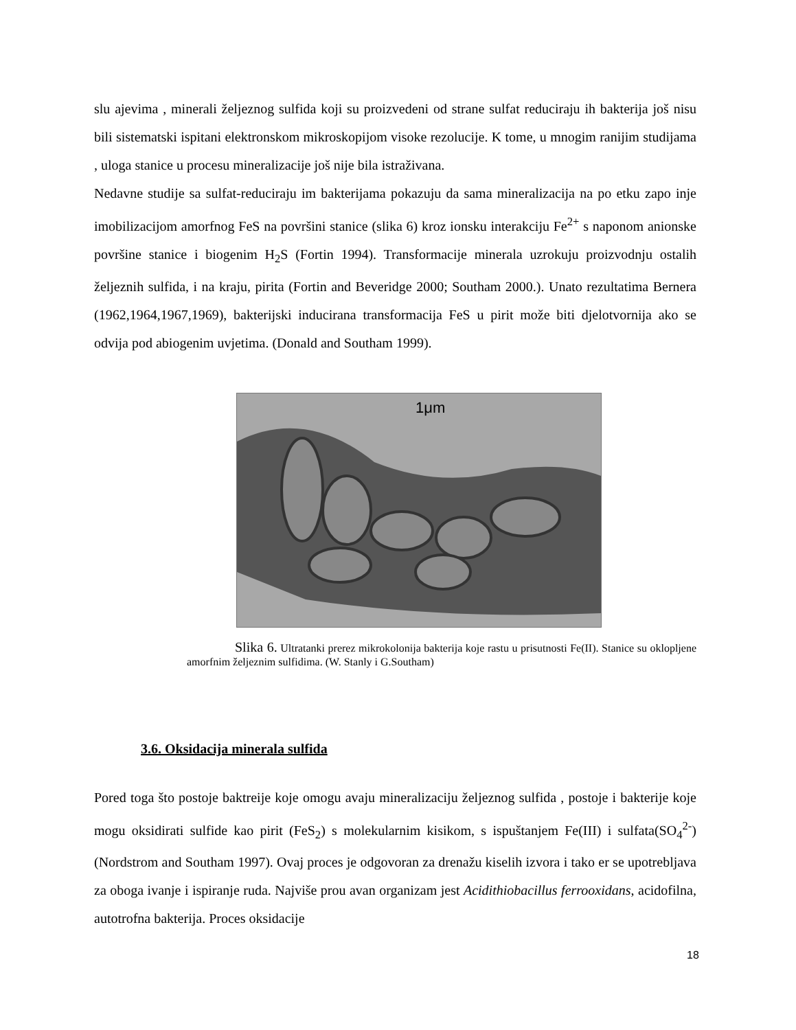slu ajevima , minerali željeznog sulfida koji su proizvedeni od strane sulfat reduciraju ih bakterija još nisu bili sistematski ispitani elektronskom mikroskopijom visoke rezolucije. K tome, u mnogim ranijim studijama , uloga stanice u procesu mineralizacije još nije bila istraživana.
Nedavne studije sa sulfat-reduciraju im bakterijama pokazuju da sama mineralizacija na po etku zapo inje imobilizacijom amorfnog FeS na površini stanice (slika 6) kroz ionsku interakciju Fe<sup>2+</sup> s naponom anionske površine stanice i biogenim H<sub>2</sub>S (Fortin 1994). Transformacije minerala uzrokuju proizvodnju ostalih željeznih sulfida, i na kraju, pirita (Fortin and Beveridge 2000; Southam 2000.). Unato rezultatima Bernera (1962,1964,1967,1969), bakterijski inducirana transformacija FeS u pirit može biti djelotvornija ako se odvija pod abiogenim uvjetima. (Donald and Southam 1999).
1μm
Slika 6. Ultratanki prerez mikrokolonija bakterija koje rastu u prisutnosti Fe(II). Stanice su oklopljene amorfnim željeznim sulfidima. (W. Stanly i G.Southam)
3.6. Oksidacija minerala sulfida
Pored toga što postoje baktreije koje omogu avaju mineralizaciju željeznog sulfida , postoje i bakterije koje mogu oksidirati sulfide kao pirit (FeS<sub>2</sub>) s molekularnim kisikom, s ispuštanjem Fe(III) i sulfata(SO<sub>4</sub><sup>2-</sup>) (Nordstrom and Southam 1997). Ovaj proces je odgovoran za drenažu kiselih izvora i tako er se upotrebljava za oboga ivanje i ispiranje ruda. Najviše prou avan organizam jest Acidithiobacillus ferrooxidans, acidofilna, autotrofna bakterija. Proces oksidacije
18